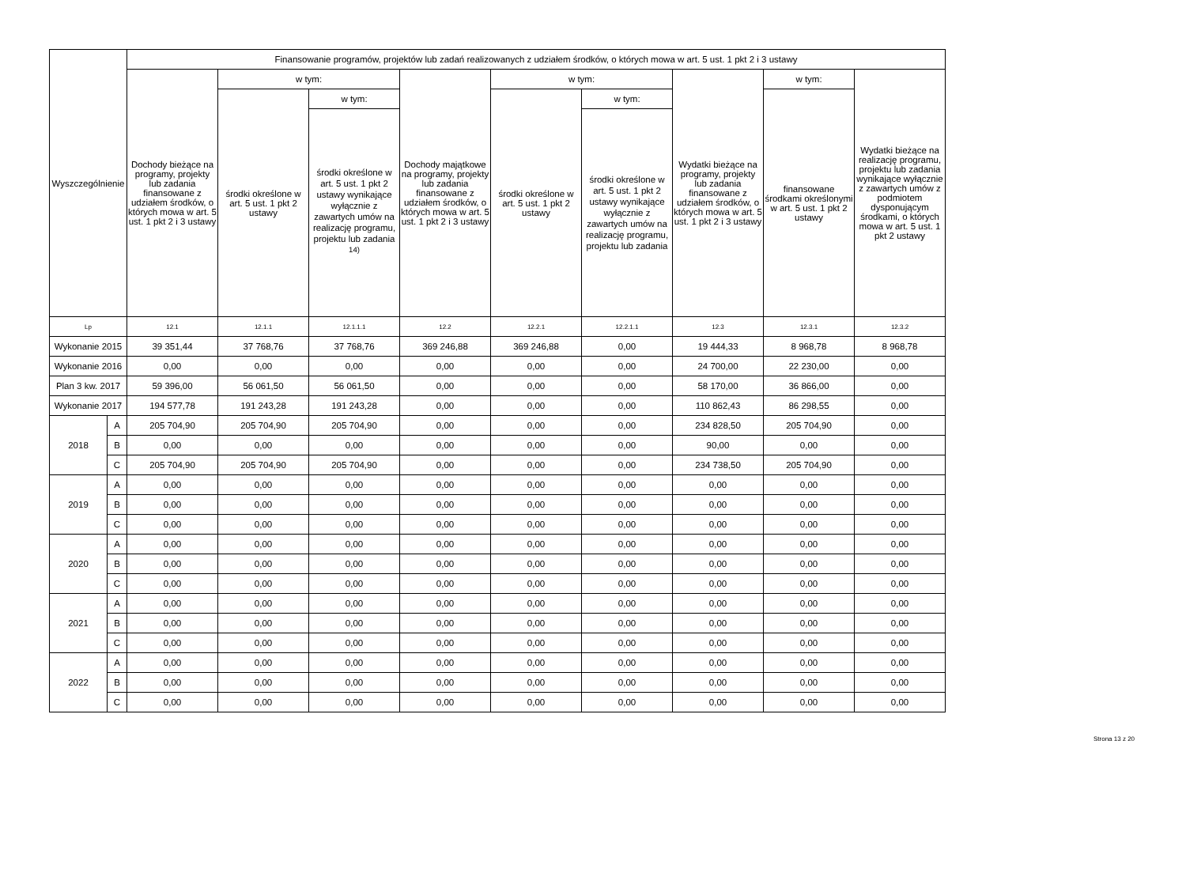| Wyszczególnienie | | Finansowanie programów, projektów lub zadań realizowanych z udziałem środków, o których mowa w art. 5 ust. 1 pkt 2 i 3 ustawy | | | | | | | | |
| --- | --- | --- | --- | --- | --- | --- | --- | --- | --- | --- |
| | | Dochody bieżące na programy, projekty lub zadania finansowane z udziałem środków, o których mowa w art. 5 ust. 1 pkt 2 i 3 ustawy | w tym: | | Dochody majątkowe na programy, projekty lub zadania finansowane z udziałem środków, o których mowa w art. 5 ust. 1 pkt 2 i 3 ustawy | w tym: | | Wydatki bieżące na programy, projekty lub zadania finansowane z udziałem środków, o których mowa w art. 5 ust. 1 pkt 2 i 3 ustawy | w tym: | Wydatki bieżące na realizację programu, projektu lub zadania wynikające wyłącznie z zawartych umów z podmiotem dysponującym środkami, o których mowa w art. 5 ust. 1 pkt 2 ustawy |
| | | | środki określone w art. 5 ust. 1 pkt 2 ustawy | w tym: | | środki określone w art. 5 ust. 1 pkt 2 ustawy | w tym: | | finansowane środkami określonymi w art. 5 ust. 1 pkt 2 ustawy | |
| | | | | środki określone w art. 5 ust. 1 pkt 2 ustawy wynikające wyłącznie z zawartych umów na realizację programu, projektu lub zadania <sup>14)</sup> | | | środki określone w art. 5 ust. 1 pkt 2 ustawy wynikające wyłącznie z zawartych umów na realizację programu, projektu lub zadania | | | |
| Lp | | 12.1 | 12.1.1 | 12.1.1.1 | 12.2 | 12.2.1 | 12.2.1.1 | 12.3 | 12.3.1 | 12.3.2 |
| Wykonanie 2015 | | 39 351,44 | 37 768,76 | 37 768,76 | 369 246,88 | 369 246,88 | 0,00 | 19 444,33 | 8 968,78 | 8 968,78 |
| Wykonanie 2016 | | 0,00 | 0,00 | 0,00 | 0,00 | 0,00 | 0,00 | 24 700,00 | 22 230,00 | 0,00 |
| Plan 3 kw. 2017 | | 59 396,00 | 56 061,50 | 56 061,50 | 0,00 | 0,00 | 0,00 | 58 170,00 | 36 866,00 | 0,00 |
| Wykonanie 2017 | | 194 577,78 | 191 243,28 | 191 243,28 | 0,00 | 0,00 | 0,00 | 110 862,43 | 86 298,55 | 0,00 |
| 2018 | A | 205 704,90 | 205 704,90 | 205 704,90 | 0,00 | 0,00 | 0,00 | 234 828,50 | 205 704,90 | 0,00 |
| | B | 0,00 | 0,00 | 0,00 | 0,00 | 0,00 | 0,00 | 90,00 | 0,00 | 0,00 |
| | C | 205 704,90 | 205 704,90 | 205 704,90 | 0,00 | 0,00 | 0,00 | 234 738,50 | 205 704,90 | 0,00 |
| 2019 | A | 0,00 | 0,00 | 0,00 | 0,00 | 0,00 | 0,00 | 0,00 | 0,00 | 0,00 |
| | B | 0,00 | 0,00 | 0,00 | 0,00 | 0,00 | 0,00 | 0,00 | 0,00 | 0,00 |
| | C | 0,00 | 0,00 | 0,00 | 0,00 | 0,00 | 0,00 | 0,00 | 0,00 | 0,00 |
| 2020 | A | 0,00 | 0,00 | 0,00 | 0,00 | 0,00 | 0,00 | 0,00 | 0,00 | 0,00 |
| | B | 0,00 | 0,00 | 0,00 | 0,00 | 0,00 | 0,00 | 0,00 | 0,00 | 0,00 |
| | C | 0,00 | 0,00 | 0,00 | 0,00 | 0,00 | 0,00 | 0,00 | 0,00 | 0,00 |
| 2021 | A | 0,00 | 0,00 | 0,00 | 0,00 | 0,00 | 0,00 | 0,00 | 0,00 | 0,00 |
| | B | 0,00 | 0,00 | 0,00 | 0,00 | 0,00 | 0,00 | 0,00 | 0,00 | 0,00 |
| | C | 0,00 | 0,00 | 0,00 | 0,00 | 0,00 | 0,00 | 0,00 | 0,00 | 0,00 |
| 2022 | A | 0,00 | 0,00 | 0,00 | 0,00 | 0,00 | 0,00 | 0,00 | 0,00 | 0,00 |
| | B | 0,00 | 0,00 | 0,00 | 0,00 | 0,00 | 0,00 | 0,00 | 0,00 | 0,00 |
| | C | 0,00 | 0,00 | 0,00 | 0,00 | 0,00 | 0,00 | 0,00 | 0,00 | 0,00 |
Strona 13 z 20